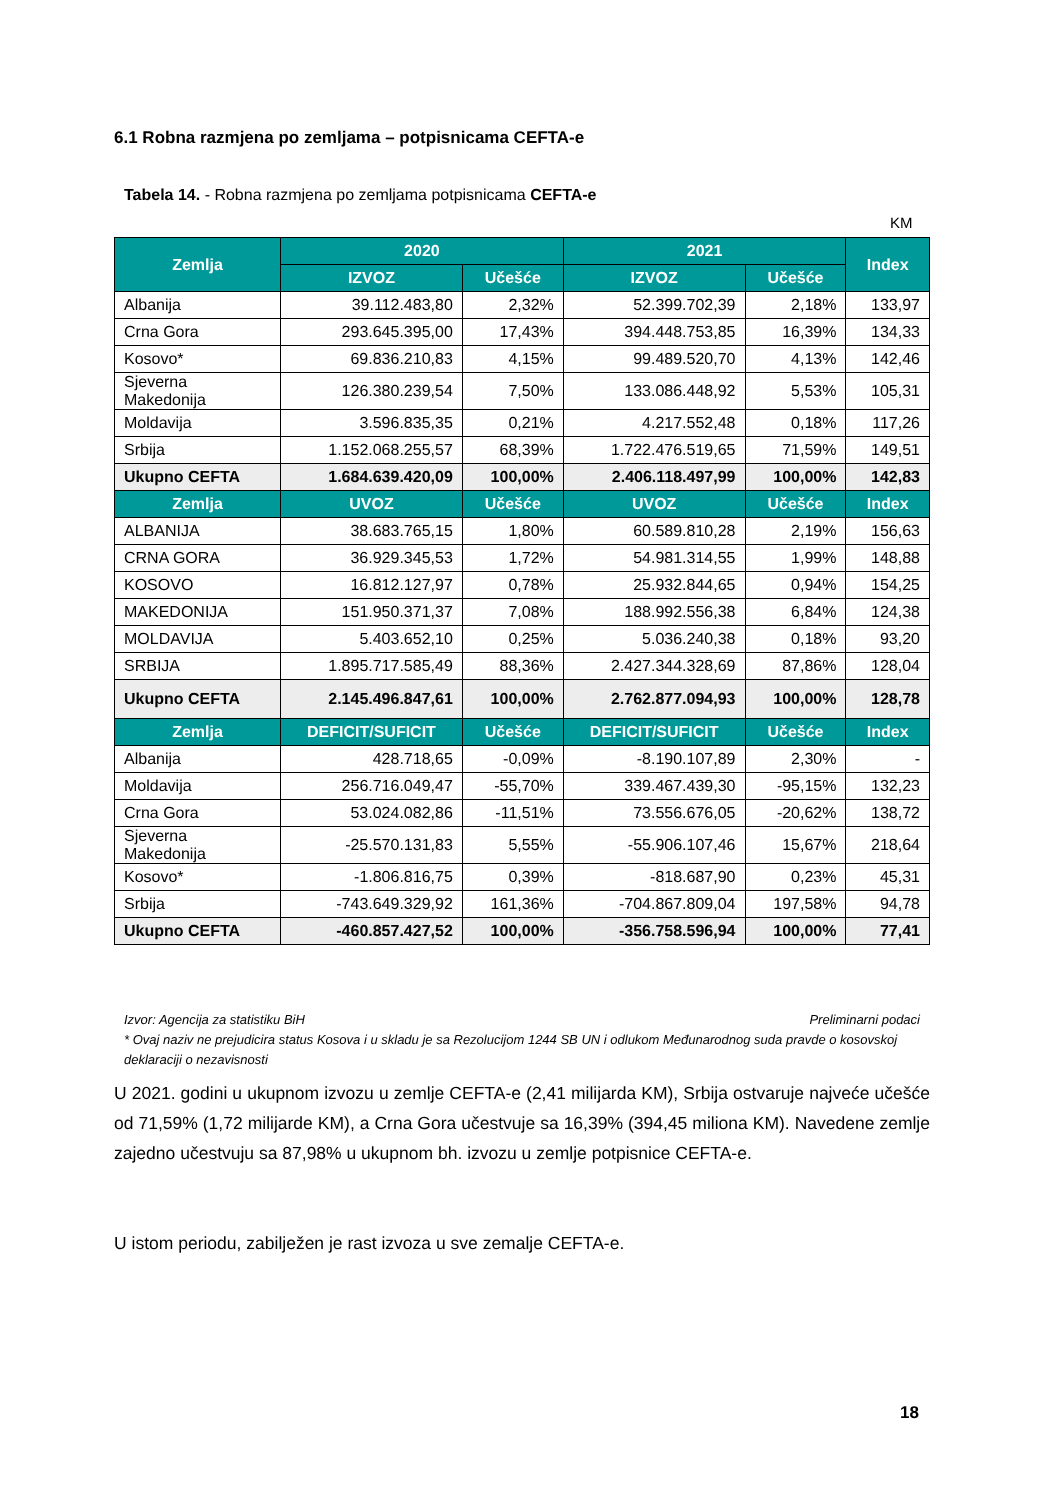6.1 Robna razmjena po zemljama – potpisnicama CEFTA-e
Tabela 14. - Robna razmjena po zemljama potpisnicama CEFTA-e
KM
| Zemlja | 2020 | | 2021 | | Index |
| --- | --- | --- | --- | --- | --- |
| | IZVOZ | Učešće | IZVOZ | Učešće | |
| Albanija | 39.112.483,80 | 2,32% | 52.399.702,39 | 2,18% | 133,97 |
| Crna Gora | 293.645.395,00 | 17,43% | 394.448.753,85 | 16,39% | 134,33 |
| Kosovo* | 69.836.210,83 | 4,15% | 99.489.520,70 | 4,13% | 142,46 |
| Sjeverna Makedonija | 126.380.239,54 | 7,50% | 133.086.448,92 | 5,53% | 105,31 |
| Moldavija | 3.596.835,35 | 0,21% | 4.217.552,48 | 0,18% | 117,26 |
| Srbija | 1.152.068.255,57 | 68,39% | 1.722.476.519,65 | 71,59% | 149,51 |
| Ukupno CEFTA | 1.684.639.420,09 | 100,00% | 2.406.118.497,99 | 100,00% | 142,83 |
| Zemlja | UVOZ | Učešće | UVOZ | Učešće | Index |
| ALBANIJA | 38.683.765,15 | 1,80% | 60.589.810,28 | 2,19% | 156,63 |
| CRNA GORA | 36.929.345,53 | 1,72% | 54.981.314,55 | 1,99% | 148,88 |
| KOSOVO | 16.812.127,97 | 0,78% | 25.932.844,65 | 0,94% | 154,25 |
| MAKEDONIJA | 151.950.371,37 | 7,08% | 188.992.556,38 | 6,84% | 124,38 |
| MOLDAVIJA | 5.403.652,10 | 0,25% | 5.036.240,38 | 0,18% | 93,20 |
| SRBIJA | 1.895.717.585,49 | 88,36% | 2.427.344.328,69 | 87,86% | 128,04 |
| Ukupno CEFTA | 2.145.496.847,61 | 100,00% | 2.762.877.094,93 | 100,00% | 128,78 |
| Zemlja | DEFICIT/SUFICIT | Učešće | DEFICIT/SUFICIT | Učešće | Index |
| Albanija | 428.718,65 | -0,09% | -8.190.107,89 | 2,30% | - |
| Moldavija | 256.716.049,47 | -55,70% | 339.467.439,30 | -95,15% | 132,23 |
| Crna Gora | 53.024.082,86 | -11,51% | 73.556.676,05 | -20,62% | 138,72 |
| Sjeverna Makedonija | -25.570.131,83 | 5,55% | -55.906.107,46 | 15,67% | 218,64 |
| Kosovo* | -1.806.816,75 | 0,39% | -818.687,90 | 0,23% | 45,31 |
| Srbija | -743.649.329,92 | 161,36% | -704.867.809,04 | 197,58% | 94,78 |
| Ukupno CEFTA | -460.857.427,52 | 100,00% | -356.758.596,94 | 100,00% | 77,41 |
Izvor: Agencija za statistiku BiH Preliminarni podaci
* Ovaj naziv ne prejudicira status Kosova i u skladu je sa Rezolucijom 1244 SB UN i odlukom Međunarodnog suda pravde o kosovskoj deklaraciji o nezavisnosti
U 2021. godini u ukupnom izvozu u zemlje CEFTA-e (2,41 milijarda KM), Srbija ostvaruje najveće učešće od 71,59% (1,72 milijarde KM), a Crna Gora učestvuje sa 16,39% (394,45 miliona KM). Navedene zemlje zajedno učestvuju sa 87,98% u ukupnom bh. izvozu u zemlje potpisnice CEFTA-e.
U istom periodu, zabilježen je rast izvoza u sve zemalje CEFTA-e.
18